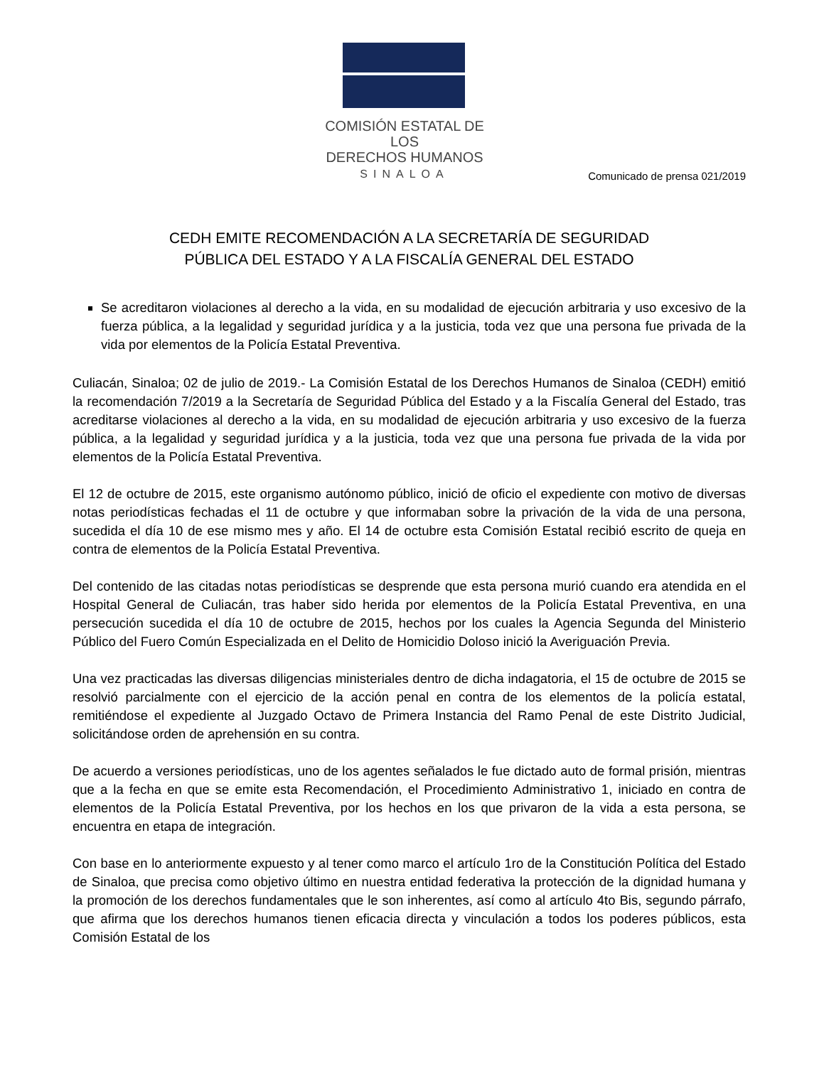COMISIÓN ESTATAL DE LOS
DERECHOS HUMANOS
SINALOA
Comunicado de prensa 021/2019
CEDH EMITE RECOMENDACIÓN A LA SECRETARÍA DE SEGURIDAD
PÚBLICA DEL ESTADO Y A LA FISCALÍA GENERAL DEL ESTADO
Se acreditaron violaciones al derecho a la vida, en su modalidad de ejecución arbitraria y uso excesivo de la fuerza pública, a la legalidad y seguridad jurídica y a la justicia, toda vez que una persona fue privada de la vida por elementos de la Policía Estatal Preventiva.
Culiacán, Sinaloa; 02 de julio de 2019.- La Comisión Estatal de los Derechos Humanos de Sinaloa (CEDH) emitió la recomendación 7/2019 a la Secretaría de Seguridad Pública del Estado y a la Fiscalía General del Estado, tras acreditarse violaciones al derecho a la vida, en su modalidad de ejecución arbitraria y uso excesivo de la fuerza pública, a la legalidad y seguridad jurídica y a la justicia, toda vez que una persona fue privada de la vida por elementos de la Policía Estatal Preventiva.
El 12 de octubre de 2015, este organismo autónomo público, inició de oficio el expediente con motivo de diversas notas periodísticas fechadas el 11 de octubre y que informaban sobre la privación de la vida de una persona, sucedida el día 10 de ese mismo mes y año. El 14 de octubre esta Comisión Estatal recibió escrito de queja en contra de elementos de la Policía Estatal Preventiva.
Del contenido de las citadas notas periodísticas se desprende que esta persona murió cuando era atendida en el Hospital General de Culiacán, tras haber sido herida por elementos de la Policía Estatal Preventiva, en una persecución sucedida el día 10 de octubre de 2015, hechos por los cuales la Agencia Segunda del Ministerio Público del Fuero Común Especializada en el Delito de Homicidio Doloso inició la Averiguación Previa.
Una vez practicadas las diversas diligencias ministeriales dentro de dicha indagatoria, el 15 de octubre de 2015 se resolvió parcialmente con el ejercicio de la acción penal en contra de los elementos de la policía estatal, remitiéndose el expediente al Juzgado Octavo de Primera Instancia del Ramo Penal de este Distrito Judicial, solicitándose orden de aprehensión en su contra.
De acuerdo a versiones periodísticas, uno de los agentes señalados le fue dictado auto de formal prisión, mientras que a la fecha en que se emite esta Recomendación, el Procedimiento Administrativo 1, iniciado en contra de elementos de la Policía Estatal Preventiva, por los hechos en los que privaron de la vida a esta persona, se encuentra en etapa de integración.
Con base en lo anteriormente expuesto y al tener como marco el artículo 1ro de la Constitución Política del Estado de Sinaloa, que precisa como objetivo último en nuestra entidad federativa la protección de la dignidad humana y la promoción de los derechos fundamentales que le son inherentes, así como al artículo 4to Bis, segundo párrafo, que afirma que los derechos humanos tienen eficacia directa y vinculación a todos los poderes públicos, esta Comisión Estatal de los